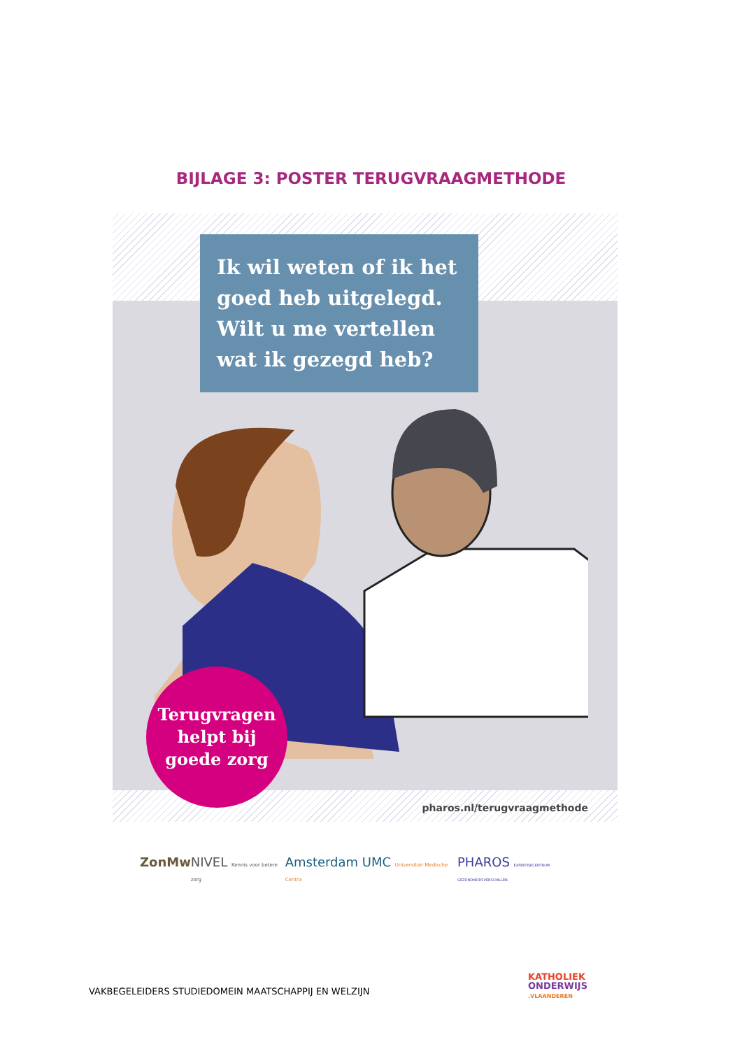BIJLAGE 3: POSTER TERUGVRAAGMETHODE
Ik wil weten of ik het goed heb uitgelegd. Wilt u me vertellen wat ik gezegd heb?
Terugvragen
helpt bij
goede zorg
pharos.nl/terugvraagmethode
ZonMw NIVEL Kennis voor betere zorg Amsterdam UMC Universitair Medische Centra PHAROS EXPERTISECENTRUM GEZONDHEIDSVERSCHILLEN
VAKBEGELEIDERS STUDIEDOMEIN MAATSCHAPPIJ EN WELZIJN
KATHOLIEK
ONDERWIJS
.VLAANDEREN